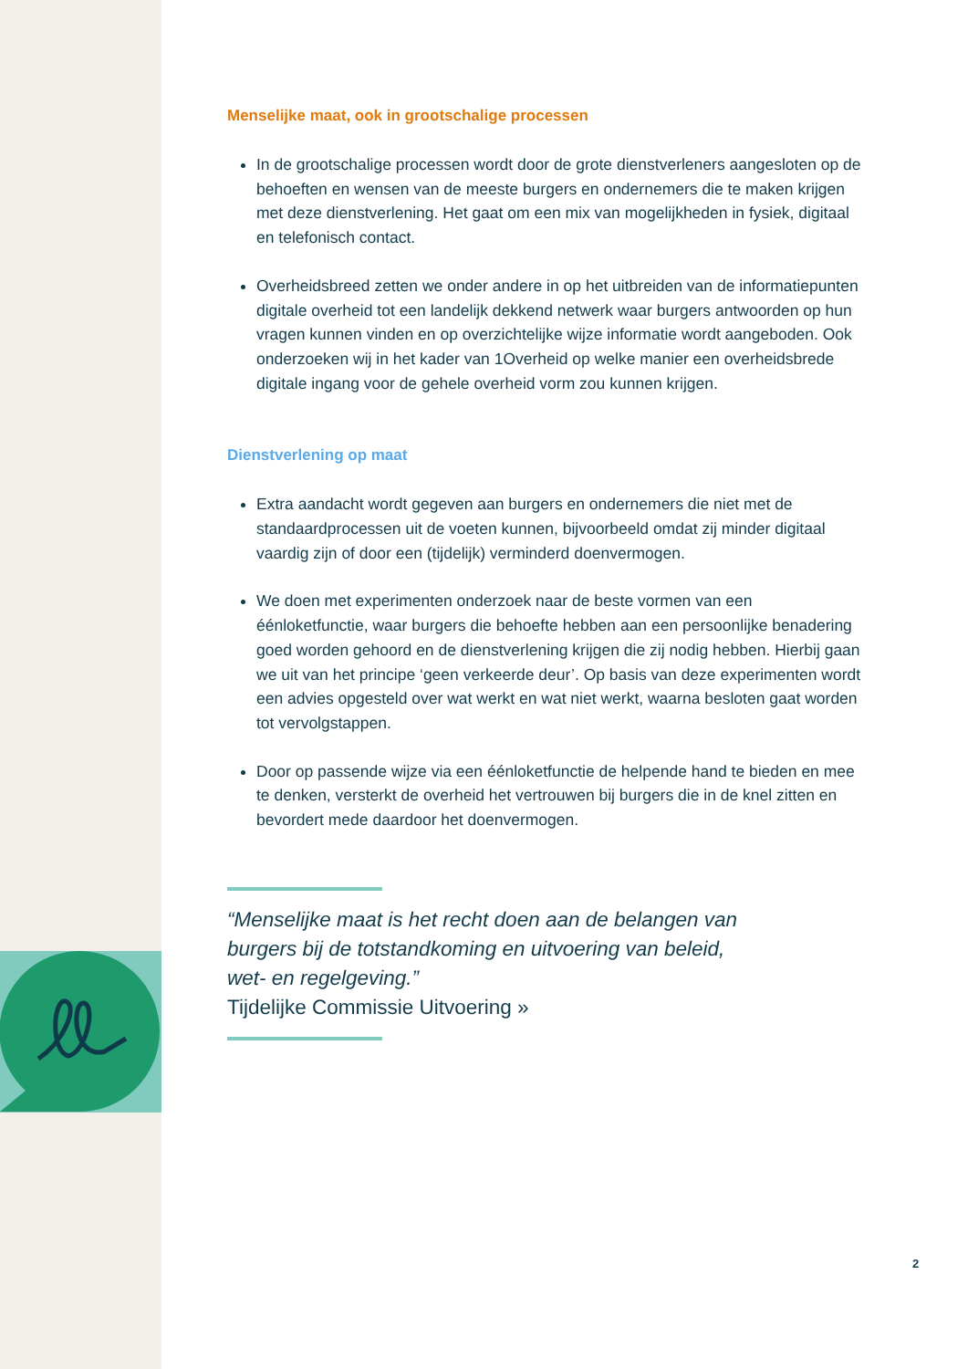Menselijke maat, ook in grootschalige processen
In de grootschalige processen wordt door de grote dienstverleners aangesloten op de behoeften en wensen van de meeste burgers en ondernemers die te maken krijgen met deze dienstverlening. Het gaat om een mix van mogelijkheden in fysiek, digitaal en telefonisch contact.
Overheidsbreed zetten we onder andere in op het uitbreiden van de informatiepunten digitale overheid tot een landelijk dekkend netwerk waar burgers antwoorden op hun vragen kunnen vinden en op overzichtelijke wijze informatie wordt aangeboden. Ook onderzoeken wij in het kader van 1Overheid op welke manier een overheidsbrede digitale ingang voor de gehele overheid vorm zou kunnen krijgen.
Dienstverlening op maat
Extra aandacht wordt gegeven aan burgers en ondernemers die niet met de standaardprocessen uit de voeten kunnen, bijvoorbeeld omdat zij minder digitaal vaardig zijn of door een (tijdelijk) verminderd doenvermogen.
We doen met experimenten onderzoek naar de beste vormen van een éénloketfunctie, waar burgers die behoefte hebben aan een persoonlijke benadering goed worden gehoord en de dienstverlening krijgen die zij nodig hebben. Hierbij gaan we uit van het principe ‘geen verkeerde deur’. Op basis van deze experimenten wordt een advies opgesteld over wat werkt en wat niet werkt, waarna besloten gaat worden tot vervolgstappen.
Door op passende wijze via een éénloketfunctie de helpende hand te bieden en mee te denken, versterkt de overheid het vertrouwen bij burgers die in de knel zitten en bevordert mede daardoor het doenvermogen.
“Menselijke maat is het recht doen aan de belangen van burgers bij de totstandkoming en uitvoering van beleid, wet- en regelgeving.”
Tijdelijke Commissie Uitvoering »
2